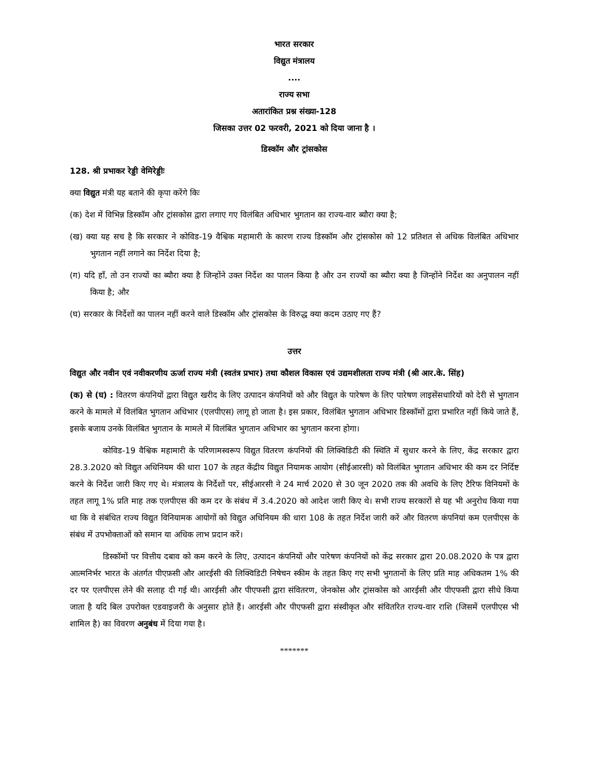भारत सरकार
विद्युत मंत्रालय
....
राज्य सभा
अतारांकित प्रश्न संख्या-128
जिसका उत्तर 02 फरवरी, 2021 को दिया जाना है ।
डिस्कॉम और ट्रांसकोस
128. श्री प्रभाकर रेड्डी वेमिरेड्डीः
क्या विद्युत मंत्री यह बताने की कृपा करेंगे किः
(क) देश में विभिन्न डिस्कॉम और ट्रांसकोस द्वारा लगाए गए विलंबित अधिभार भुगतान का राज्य-वार ब्यौरा क्या है;
(ख) क्या यह सच है कि सरकार ने कोविड-19 वैश्विक महामारी के कारण राज्य डिस्कॉम और ट्रांसकोस को 12 प्रतिशत से अधिक विलंबित अधिभार भुगतान नहीं लगाने का निर्देश दिया है;
(ग) यदि हाँ, तो उन राज्यों का ब्यौरा क्या है जिन्होंने उक्त निर्देश का पालन किया है और उन राज्यों का ब्यौरा क्या है जिन्होंने निर्देश का अनुपालन नहीं किया है; और
(घ) सरकार के निर्देशों का पालन नहीं करने वाले डिस्कॉम और ट्रांसकोस के विरुद्ध क्या कदम उठाए गए हैं?
उत्तर
विद्युत और नवीन एवं नवीकरणीय ऊर्जा राज्य मंत्री (स्वतंत्र प्रभार) तथा कौशल विकास एवं उद्यमशीलता राज्य मंत्री (श्री आर.के. सिंह)
(क) से (घ) : वितरण कंपनियों द्वारा विद्युत खरीद के लिए उत्पादन कंपनियों को और विद्युत के पारेषण के लिए पारेषण लाइसेंसधारियों को देरी से भुगतान करने के मामले में विलंबित भुगतान अधिभार (एलपीएस) लागू हो जाता है। इस प्रकार, विलंबित भुगतान अधिभार डिस्कॉमों द्वारा प्रभारित नहीं किये जाते हैं, इसके बजाय उनके विलंबित भुगतान के मामले में विलंबित भुगतान अधिभार का भुगतान करना होगा।
कोविड-19 वैश्विक महामारी के परिणामस्वरूप विद्युत वितरण कंपनियों की लिक्विडिटी की स्थिति में सुधार करने के लिए, केंद्र सरकार द्वारा 28.3.2020 को विद्युत अधिनियम की धारा 107 के तहत केंद्रीय विद्युत नियामक आयोग (सीईआरसी) को विलंबित भुगतान अधिभार की कम दर निर्दिष्ट करने के निर्देश जारी किए गए थे। मंत्रालय के निर्देशों पर, सीईआरसी ने 24 मार्च 2020 से 30 जून 2020 तक की अवधि के लिए टैरिफ विनियमों के तहत लागू 1% प्रति माह तक एलपीएस की कम दर के संबंध में 3.4.2020 को आदेश जारी किए थे। सभी राज्य सरकारों से यह भी अनुरोध किया गया था कि वे संबंधित राज्य विद्युत विनियामक आयोगों को विद्युत अधिनियम की धारा 108 के तहत निर्देश जारी करें और वितरण कंपनियां कम एलपीएस के संबंध में उपभोक्ताओं को समान या अधिक लाभ प्रदान करें।
डिस्कॉमों पर वित्तीय दबाव को कम करने के लिए, उत्पादन कंपनियों और पारेषण कंपनियों को केंद्र सरकार द्वारा 20.08.2020 के पत्र द्वारा आत्मनिर्भर भारत के अंतर्गत पीएफ़सी और आरईसी की लिक्विडिटी निषेचन स्कीम के तहत किए गए सभी भुगतानों के लिए प्रति माह अधिकतम 1% की दर पर एलपीएस लेने की सलाह दी गई थी। आरईसी और पीएफसी द्वारा संवितरण, जेनकोस और ट्रांसकोस को आरईसी और पीएफसी द्वारा सीधे किया जाता है यदि बिल उपरोक्त एडवाइजरी के अनुसार होते हैं। आरईसी और पीएफसी द्वारा संस्वीकृत और संवितरित राज्य-वार राशि (जिसमें एलपीएस भी शामिल है) का विवरण अनुबंध में दिया गया है।
*******